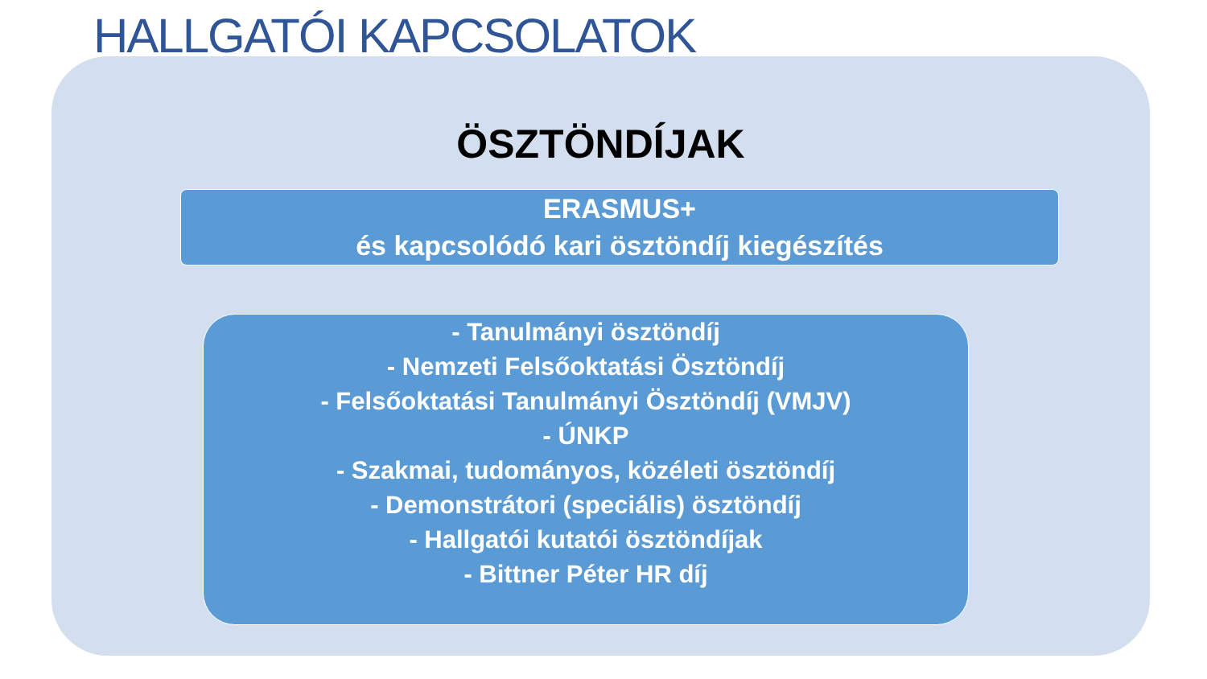HALLGATÓI KAPCSOLATOK
ÖSZTÖNDÍJAK
ERASMUS+
és kapcsolódó kari ösztöndíj kiegészítés
- Tanulmányi ösztöndíj
- Nemzeti Felsőoktatási Ösztöndíj
- Felsőoktatási Tanulmányi Ösztöndíj (VMJV)
- ÚNKP
- Szakmai, tudományos, közéleti ösztöndíj
- Demonstrátori (speciális) ösztöndíj
- Hallgatói kutatói ösztöndíjak
- Bittner Péter HR díj